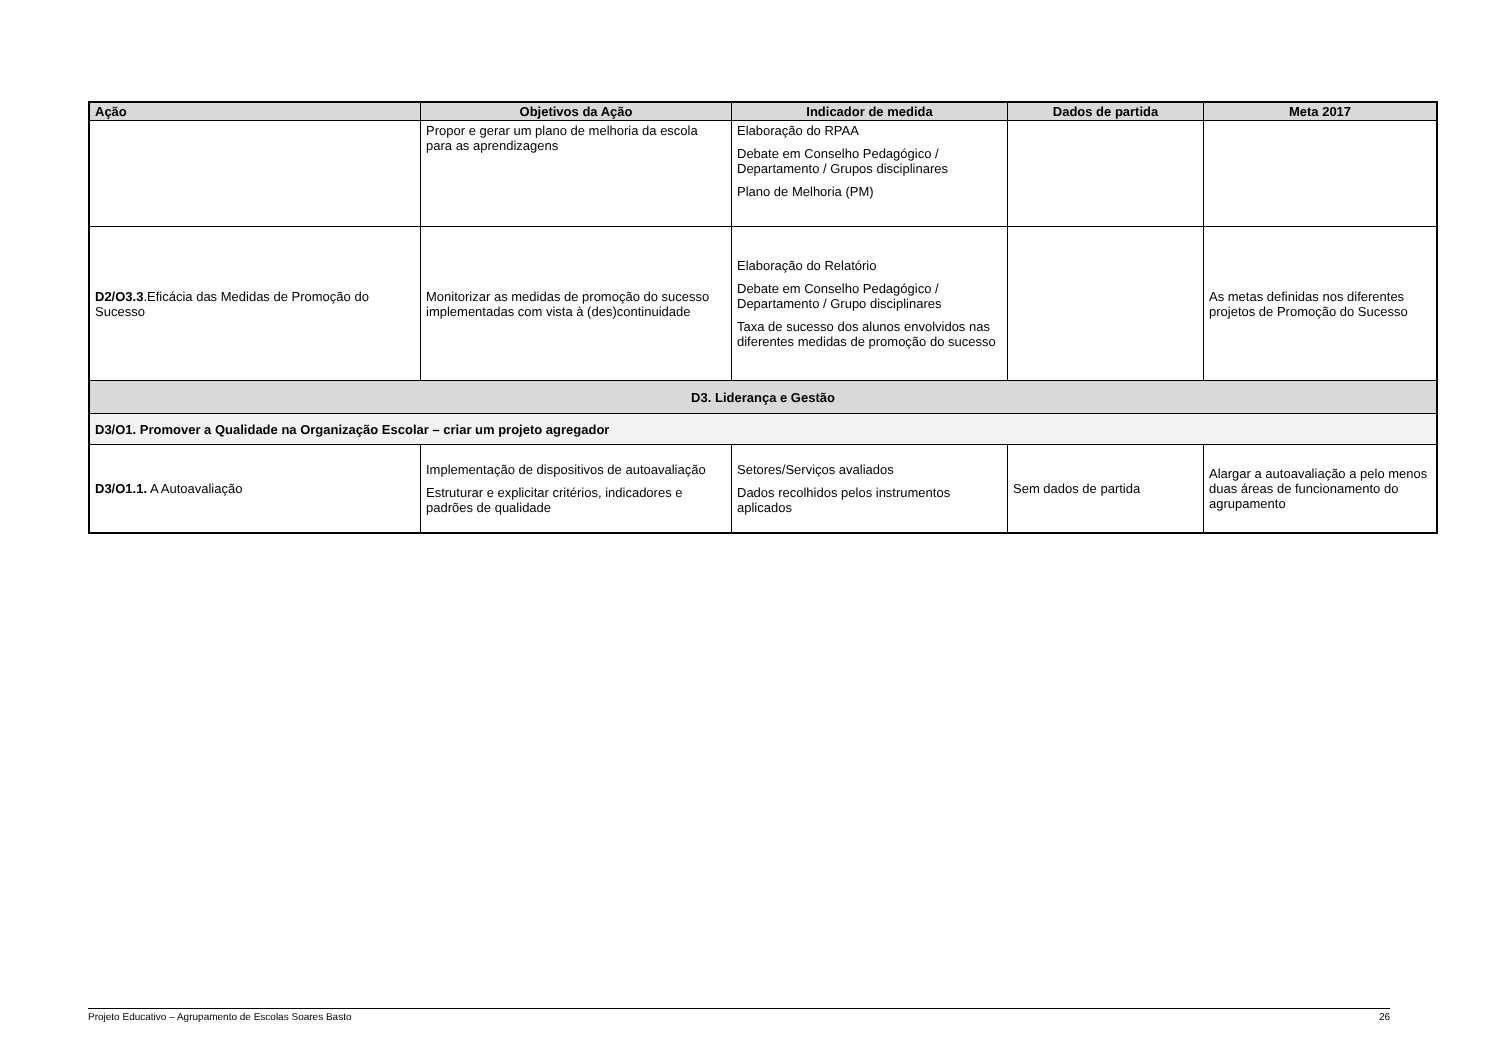| Ação | Objetivos da Ação | Indicador de medida | Dados de partida | Meta 2017 |
| --- | --- | --- | --- | --- |
| | Propor e gerar um plano de melhoria da escola para as aprendizagens | Elaboração do RPAA Debate em Conselho Pedagógico / Departamento / Grupos disciplinares Plano de Melhoria (PM) | | |
| D2/O3.3 .Eficácia das Medidas de Promoção do Sucesso | Monitorizar as medidas de promoção do sucesso implementadas com vista à (des)continuidade | Elaboração do Relatório Debate em Conselho Pedagógico / Departamento / Grupo disciplinares Taxa de sucesso dos alunos envolvidos nas diferentes medidas de promoção do sucesso | | As metas definidas nos diferentes projetos de Promoção do Sucesso |
| D3. Liderança e Gestão | | | | |
| D3/O1. Promover a Qualidade na Organização Escolar – criar um projeto agregador | | | | |
| D3/O1.1. A Autoavaliação | Implementação de dispositivos de autoavaliação Estruturar e explicitar critérios, indicadores e padrões de qualidade | Setores/Serviços avaliados Dados recolhidos pelos instrumentos aplicados | Sem dados de partida | Alargar a autoavaliação a pelo menos duas áreas de funcionamento do agrupamento |
Projeto Educativo – Agrupamento de Escolas Soares Basto 26